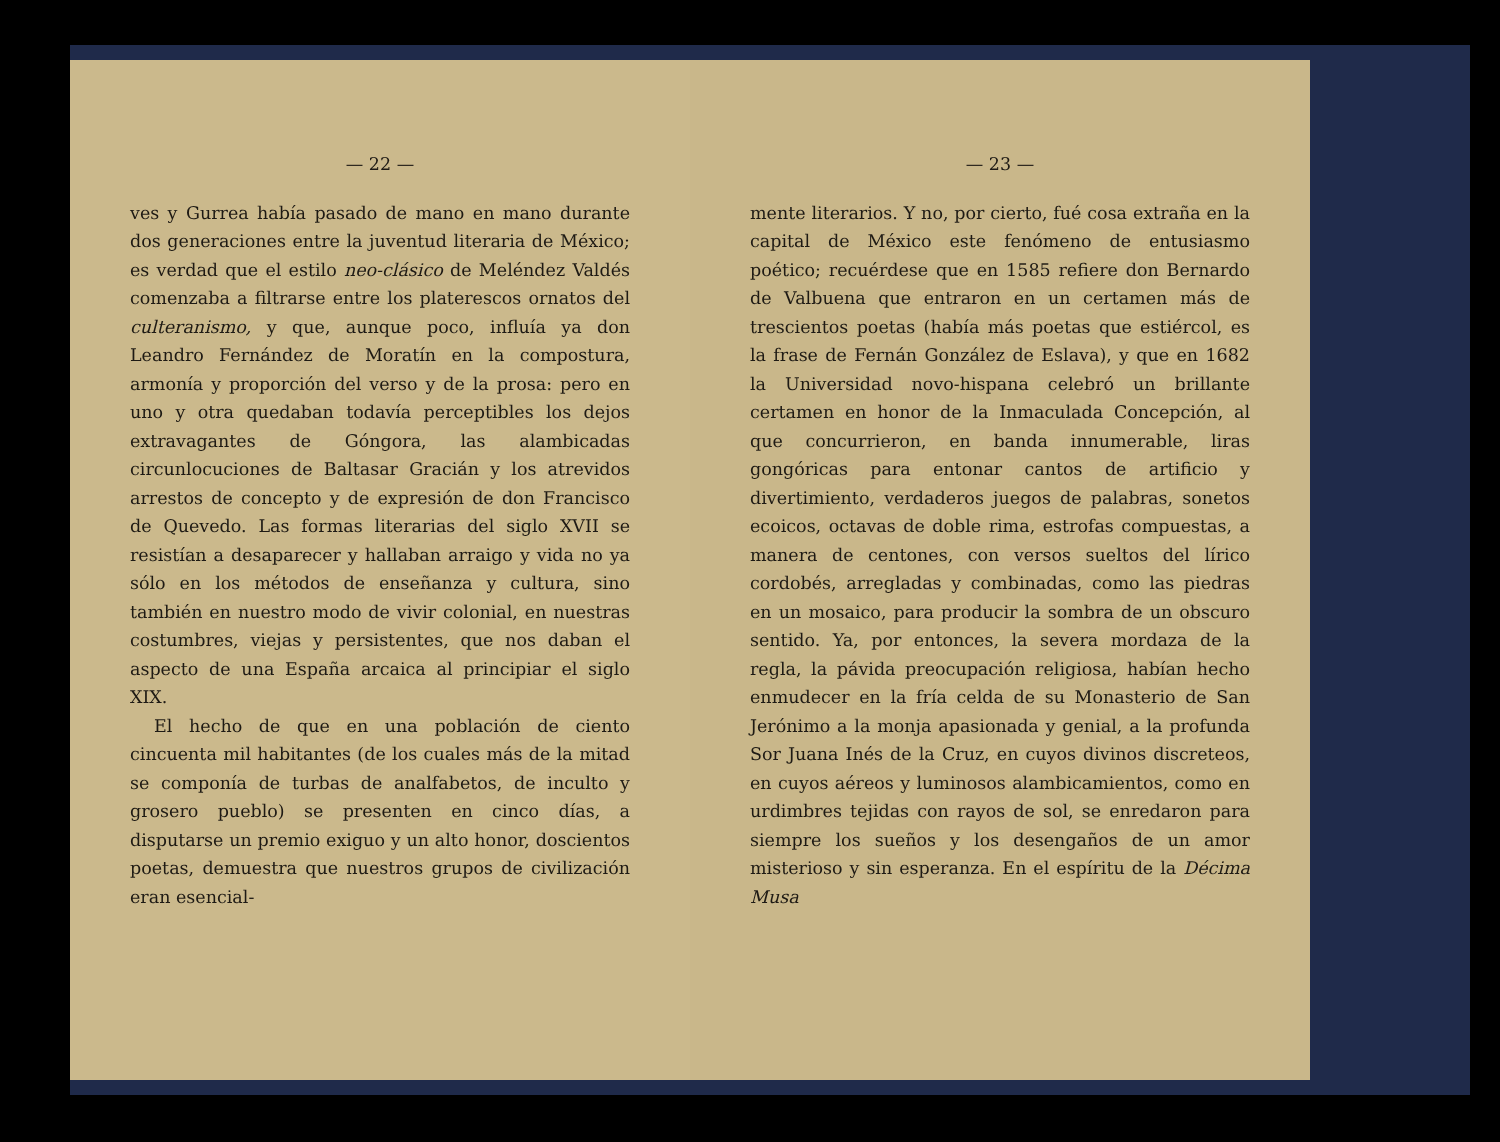— 22 —
ves y Gurrea había pasado de mano en mano durante dos generaciones entre la juventud literaria de México; es verdad que el estilo neo-clásico de Meléndez Valdés comenzaba a filtrarse entre los platerescos ornatos del culteranismo, y que, aunque poco, influía ya don Leandro Fernández de Moratín en la compostura, armonía y proporción del verso y de la prosa: pero en uno y otra quedaban todavía perceptibles los dejos extravagantes de Góngora, las alambicadas circunlocuciones de Baltasar Gracián y los atrevidos arrestos de concepto y de expresión de don Francisco de Quevedo. Las formas literarias del siglo XVII se resistían a desaparecer y hallaban arraigo y vida no ya sólo en los métodos de enseñanza y cultura, sino también en nuestro modo de vivir colonial, en nuestras costumbres, viejas y persistentes, que nos daban el aspecto de una España arcaica al principiar el siglo XIX.
El hecho de que en una población de ciento cincuenta mil habitantes (de los cuales más de la mitad se componía de turbas de analfabetos, de inculto y grosero pueblo) se presenten en cinco días, a disputarse un premio exiguo y un alto honor, doscientos poetas, demuestra que nuestros grupos de civilización eran esencial-
— 23 —
mente literarios. Y no, por cierto, fué cosa extraña en la capital de México este fenómeno de entusiasmo poético; recuérdese que en 1585 refiere don Bernardo de Valbuena que entraron en un certamen más de trescientos poetas (había más poetas que estiércol, es la frase de Fernán González de Eslava), y que en 1682 la Universidad novo-hispana celebró un brillante certamen en honor de la Inmaculada Concepción, al que concurrieron, en banda innumerable, liras gongóricas para entonar cantos de artificio y divertimiento, verdaderos juegos de palabras, sonetos ecoicos, octavas de doble rima, estrofas compuestas, a manera de centones, con versos sueltos del lírico cordobés, arregladas y combinadas, como las piedras en un mosaico, para producir la sombra de un obscuro sentido. Ya, por entonces, la severa mordaza de la regla, la pávida preocupación religiosa, habían hecho enmudecer en la fría celda de su Monasterio de San Jerónimo a la monja apasionada y genial, a la profunda Sor Juana Inés de la Cruz, en cuyos divinos discreteos, en cuyos aéreos y luminosos alambicamientos, como en urdimbres tejidas con rayos de sol, se enredaron para siempre los sueños y los desengaños de un amor misterioso y sin esperanza. En el espíritu de la Décima Musa